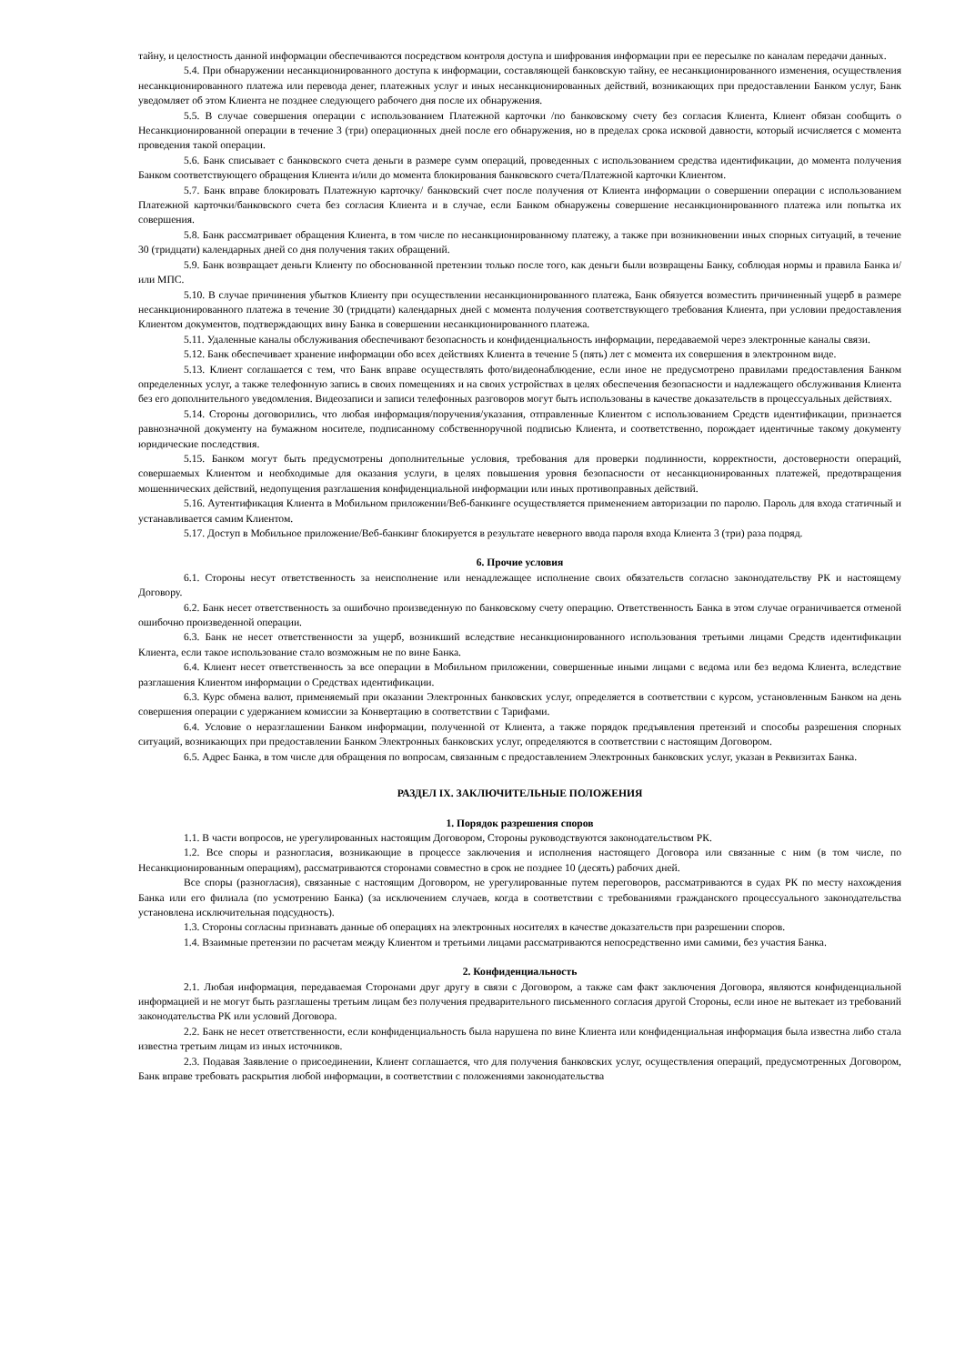тайну, и целостность данной информации обеспечиваются посредством контроля доступа и шифрования информации при ее пересылке по каналам передачи данных.
5.4. При обнаружении несанкционированного доступа к информации, составляющей банковскую тайну, ее несанкционированного изменения, осуществления несанкционированного платежа или перевода денег, платежных услуг и иных несанкционированных действий, возникающих при предоставлении Банком услуг, Банк уведомляет об этом Клиента не позднее следующего рабочего дня после их обнаружения.
5.5. В случае совершения операции с использованием Платежной карточки /по банковскому счету без согласия Клиента, Клиент обязан сообщить о Несанкционированной операции в течение 3 (три) операционных дней после его обнаружения, но в пределах срока исковой давности, который исчисляется с момента проведения такой операции.
5.6. Банк списывает с банковского счета деньги в размере сумм операций, проведенных с использованием средства идентификации, до момента получения Банком соответствующего обращения Клиента и/или до момента блокирования банковского счета/Платежной карточки Клиентом.
5.7. Банк вправе блокировать Платежную карточку/ банковский счет после получения от Клиента информации о совершении операции с использованием Платежной карточки/банковского счета без согласия Клиента и в случае, если Банком обнаружены совершение несанкционированного платежа или попытка их совершения.
5.8. Банк рассматривает обращения Клиента, в том числе по несанкционированному платежу, а также при возникновении иных спорных ситуаций, в течение 30 (тридцати) календарных дней со дня получения таких обращений.
5.9. Банк возвращает деньги Клиенту по обоснованной претензии только после того, как деньги были возвращены Банку, соблюдая нормы и правила Банка и/или МПС.
5.10. В случае причинения убытков Клиенту при осуществлении несанкционированного платежа, Банк обязуется возместить причиненный ущерб в размере несанкционированного платежа в течение 30 (тридцати) календарных дней с момента получения соответствующего требования Клиента, при условии предоставления Клиентом документов, подтверждающих вину Банка в совершении несанкционированного платежа.
5.11. Удаленные каналы обслуживания обеспечивают безопасность и конфиденциальность информации, передаваемой через электронные каналы связи.
5.12. Банк обеспечивает хранение информации обо всех действиях Клиента в течение 5 (пять) лет с момента их совершения в электронном виде.
5.13. Клиент соглашается с тем, что Банк вправе осуществлять фото/видеонаблюдение, если иное не предусмотрено правилами предоставления Банком определенных услуг, а также телефонную запись в своих помещениях и на своих устройствах в целях обеспечения безопасности и надлежащего обслуживания Клиента без его дополнительного уведомления. Видеозаписи и записи телефонных разговоров могут быть использованы в качестве доказательств в процессуальных действиях.
5.14. Стороны договорились, что любая информация/поручения/указания, отправленные Клиентом с использованием Средств идентификации, признается равнозначной документу на бумажном носителе, подписанному собственноручной подписью Клиента, и соответственно, порождает идентичные такому документу юридические последствия.
5.15. Банком могут быть предусмотрены дополнительные условия, требования для проверки подлинности, корректности, достоверности операций, совершаемых Клиентом и необходимые для оказания услуги, в целях повышения уровня безопасности от несанкционированных платежей, предотвращения мошеннических действий, недопущения разглашения конфиденциальной информации или иных противоправных действий.
5.16. Аутентификация Клиента в Мобильном приложении/Веб-банкинге осуществляется применением авторизации по паролю. Пароль для входа статичный и устанавливается самим Клиентом.
5.17. Доступ в Мобильное приложение/Веб-банкинг блокируется в результате неверного ввода пароля входа Клиента 3 (три) раза подряд.
6. Прочие условия
6.1. Стороны несут ответственность за неисполнение или ненадлежащее исполнение своих обязательств согласно законодательству РК и настоящему Договору.
6.2. Банк несет ответственность за ошибочно произведенную по банковскому счету операцию. Ответственность Банка в этом случае ограничивается отменой ошибочно произведенной операции.
6.3. Банк не несет ответственности за ущерб, возникший вследствие несанкционированного использования третьими лицами Средств идентификации Клиента, если такое использование стало возможным не по вине Банка.
6.4. Клиент несет ответственность за все операции в Мобильном приложении, совершенные иными лицами с ведома или без ведома Клиента, вследствие разглашения Клиентом информации о Средствах идентификации.
6.3. Курс обмена валют, применяемый при оказании Электронных банковских услуг, определяется в соответствии с курсом, установленным Банком на день совершения операции с удержанием комиссии за Конвертацию в соответствии с Тарифами.
6.4. Условие о неразглашении Банком информации, полученной от Клиента, а также порядок предъявления претензий и способы разрешения спорных ситуаций, возникающих при предоставлении Банком Электронных банковских услуг, определяются в соответствии с настоящим Договором.
6.5. Адрес Банка, в том числе для обращения по вопросам, связанным с предоставлением Электронных банковских услуг, указан в Реквизитах Банка.
РАЗДЕЛ IX. ЗАКЛЮЧИТЕЛЬНЫЕ ПОЛОЖЕНИЯ
1. Порядок разрешения споров
1.1. В части вопросов, не урегулированных настоящим Договором, Стороны руководствуются законодательством РК.
1.2. Все споры и разногласия, возникающие в процессе заключения и исполнения настоящего Договора или связанные с ним (в том числе, по Несанкционированным операциям), рассматриваются сторонами совместно в срок не позднее 10 (десять) рабочих дней.
Все споры (разногласия), связанные с настоящим Договором, не урегулированные путем переговоров, рассматриваются в судах РК по месту нахождения Банка или его филиала (по усмотрению Банка) (за исключением случаев, когда в соответствии с требованиями гражданского процессуального законодательства установлена исключительная подсудность).
1.3. Стороны согласны признавать данные об операциях на электронных носителях в качестве доказательств при разрешении споров.
1.4. Взаимные претензии по расчетам между Клиентом и третьими лицами рассматриваются непосредственно ими самими, без участия Банка.
2. Конфиденциальность
2.1. Любая информация, передаваемая Сторонами друг другу в связи с Договором, а также сам факт заключения Договора, являются конфиденциальной информацией и не могут быть разглашены третьим лицам без получения предварительного письменного согласия другой Стороны, если иное не вытекает из требований законодательства РК или условий Договора.
2.2. Банк не несет ответственности, если конфиденциальность была нарушена по вине Клиента или конфиденциальная информация была известна либо стала известна третьим лицам из иных источников.
2.3. Подавая Заявление о присоединении, Клиент соглашается, что для получения банковских услуг, осуществления операций, предусмотренных Договором, Банк вправе требовать раскрытия любой информации, в соответствии с положениями законодательства